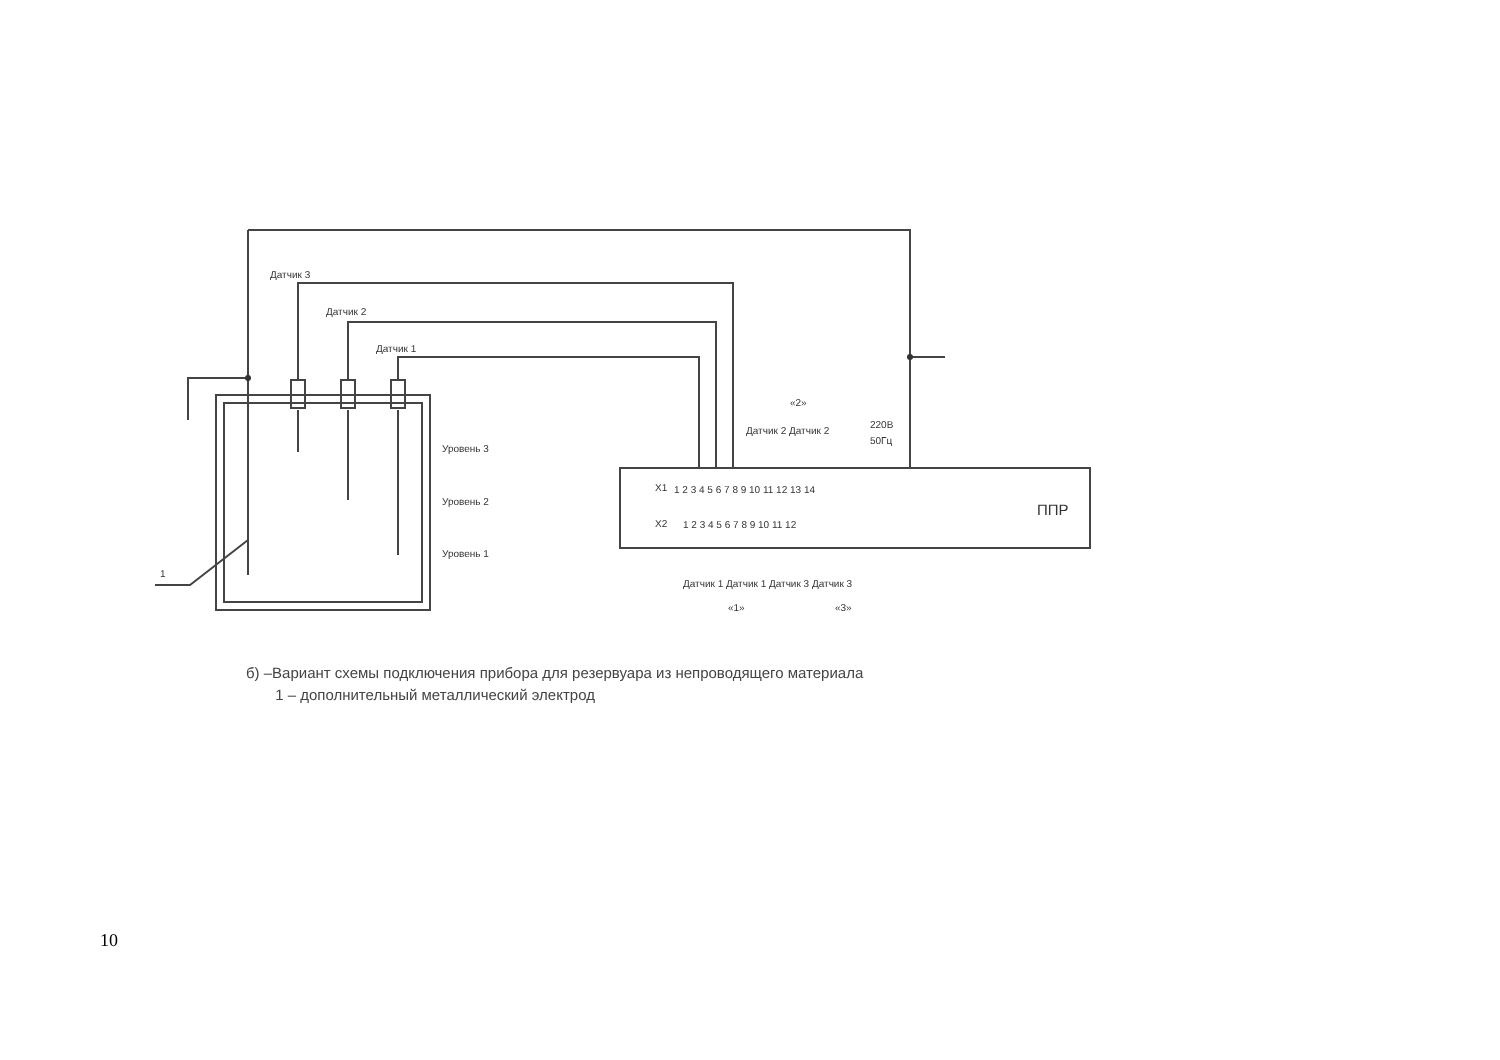Датчик 3
Датчик 2
Датчик 1
Уровень 3
Уровень 2
Уровень 1
1
X1
X2
1 2 3 4 5 6 7 8 9 10 11 12 13 14
1 2 3 4 5 6 7 8 9 10 11 12
ППР
«2»
Датчик 2 Датчик 2
220В
50Гц
Датчик 1 Датчик 1 Датчик 3 Датчик 3
«1»
«3»
б) –Вариант схемы подключения прибора для резервуара из непроводящего материала
1 – дополнительный металлический электрод
10